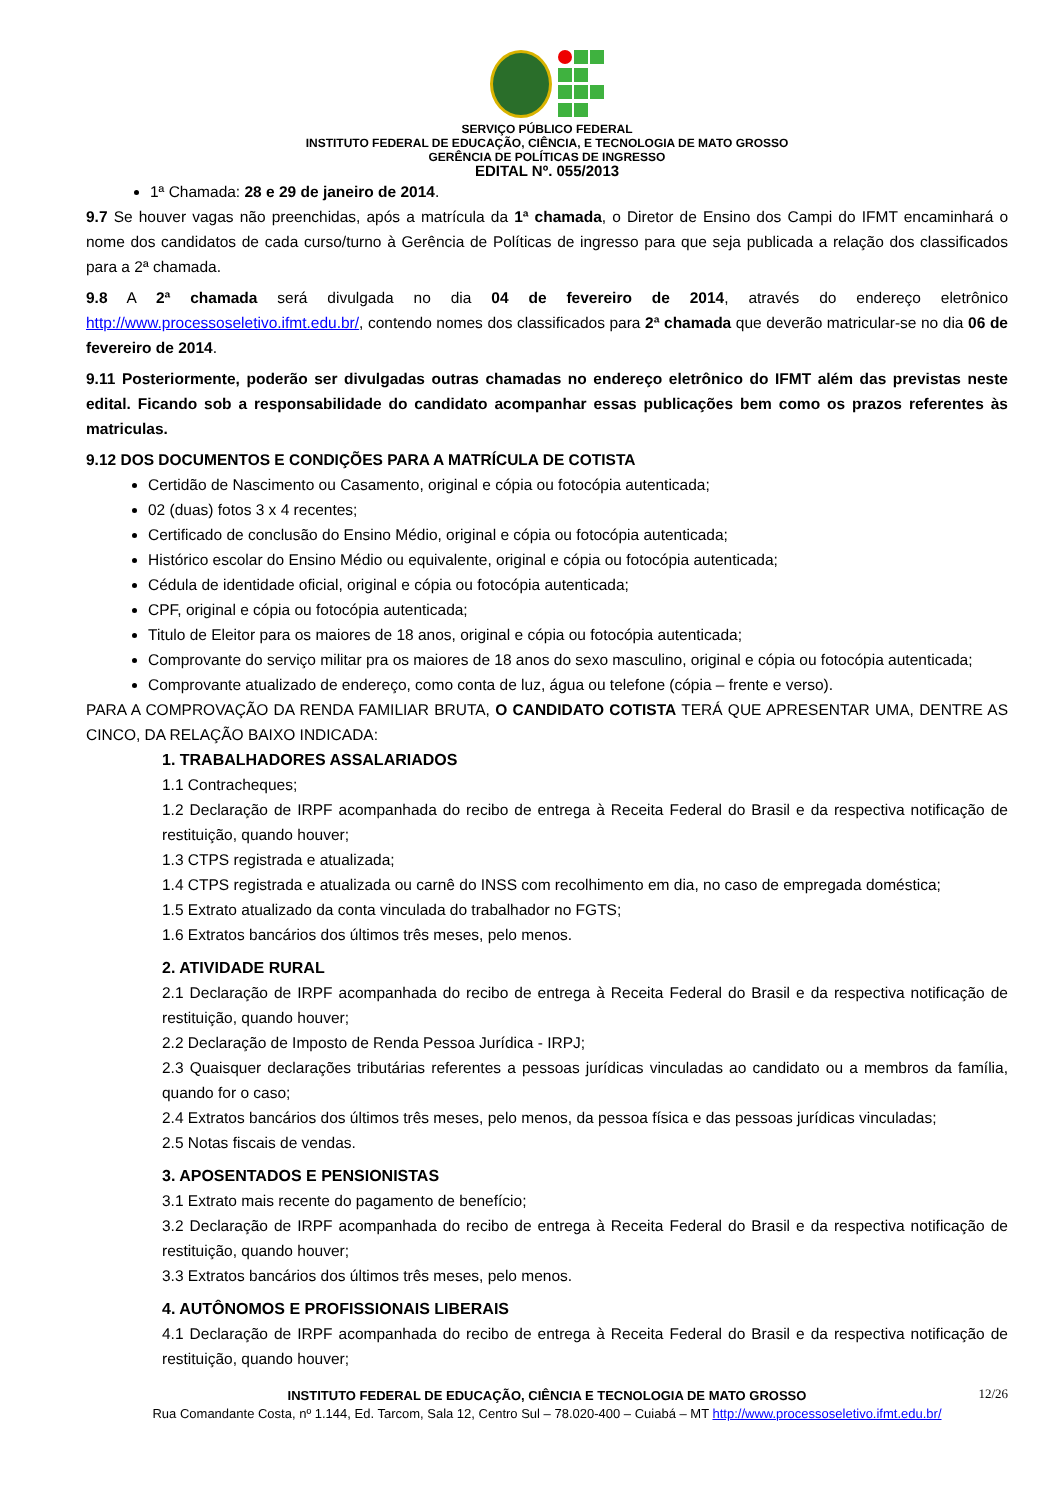SERVIÇO PÚBLICO FEDERAL
INSTITUTO FEDERAL DE EDUCAÇÃO, CIÊNCIA, E TECNOLOGIA DE MATO GROSSO
GERÊNCIA DE POLÍTICAS DE INGRESSO
EDITAL Nº. 055/2013
1ª Chamada: 28 e 29 de janeiro de 2014.
9.7 Se houver vagas não preenchidas, após a matrícula da 1ª chamada, o Diretor de Ensino dos Campi do IFMT encaminhará o nome dos candidatos de cada curso/turno à Gerência de Políticas de ingresso para que seja publicada a relação dos classificados para a 2ª chamada.
9.8 A 2ª chamada será divulgada no dia 04 de fevereiro de 2014, através do endereço eletrônico http://www.processoseletivo.ifmt.edu.br/, contendo nomes dos classificados para 2ª chamada que deverão matricular-se no dia 06 de fevereiro de 2014.
9.11 Posteriormente, poderão ser divulgadas outras chamadas no endereço eletrônico do IFMT além das previstas neste edital. Ficando sob a responsabilidade do candidato acompanhar essas publicações bem como os prazos referentes às matriculas.
9.12 DOS DOCUMENTOS E CONDIÇÕES PARA A MATRÍCULA DE COTISTA
Certidão de Nascimento ou Casamento, original e cópia ou fotocópia autenticada;
02 (duas) fotos 3 x 4 recentes;
Certificado de conclusão do Ensino Médio, original e cópia ou fotocópia autenticada;
Histórico escolar do Ensino Médio ou equivalente, original e cópia ou fotocópia autenticada;
Cédula de identidade oficial, original e cópia ou fotocópia autenticada;
CPF, original e cópia ou fotocópia autenticada;
Titulo de Eleitor para os maiores de 18 anos, original e cópia ou fotocópia autenticada;
Comprovante do serviço militar pra os maiores de 18 anos do sexo masculino, original e cópia ou fotocópia autenticada;
Comprovante atualizado de endereço, como conta de luz, água ou telefone (cópia – frente e verso).
PARA A COMPROVAÇÃO DA RENDA FAMILIAR BRUTA, O CANDIDATO COTISTA TERÁ QUE APRESENTAR UMA, DENTRE AS CINCO, DA RELAÇÃO BAIXO INDICADA:
1. TRABALHADORES ASSALARIADOS
1.1 Contracheques;
1.2 Declaração de IRPF acompanhada do recibo de entrega à Receita Federal do Brasil e da respectiva notificação de restituição, quando houver;
1.3 CTPS registrada e atualizada;
1.4 CTPS registrada e atualizada ou carnê do INSS com recolhimento em dia, no caso de empregada doméstica;
1.5 Extrato atualizado da conta vinculada do trabalhador no FGTS;
1.6 Extratos bancários dos últimos três meses, pelo menos.
2. ATIVIDADE RURAL
2.1 Declaração de IRPF acompanhada do recibo de entrega à Receita Federal do Brasil e da respectiva notificação de restituição, quando houver;
2.2 Declaração de Imposto de Renda Pessoa Jurídica - IRPJ;
2.3 Quaisquer declarações tributárias referentes a pessoas jurídicas vinculadas ao candidato ou a membros da família, quando for o caso;
2.4 Extratos bancários dos últimos três meses, pelo menos, da pessoa física e das pessoas jurídicas vinculadas;
2.5 Notas fiscais de vendas.
3. APOSENTADOS E PENSIONISTAS
3.1 Extrato mais recente do pagamento de benefício;
3.2 Declaração de IRPF acompanhada do recibo de entrega à Receita Federal do Brasil e da respectiva notificação de restituição, quando houver;
3.3 Extratos bancários dos últimos três meses, pelo menos.
4. AUTÔNOMOS E PROFISSIONAIS LIBERAIS
4.1 Declaração de IRPF acompanhada do recibo de entrega à Receita Federal do Brasil e da respectiva notificação de restituição, quando houver;
12/26
INSTITUTO FEDERAL DE EDUCAÇÃO, CIÊNCIA E TECNOLOGIA DE MATO GROSSO
Rua Comandante Costa, nº 1.144, Ed. Tarcom, Sala 12, Centro Sul – 78.020-400 – Cuiabá – MT http://www.processoseletivo.ifmt.edu.br/